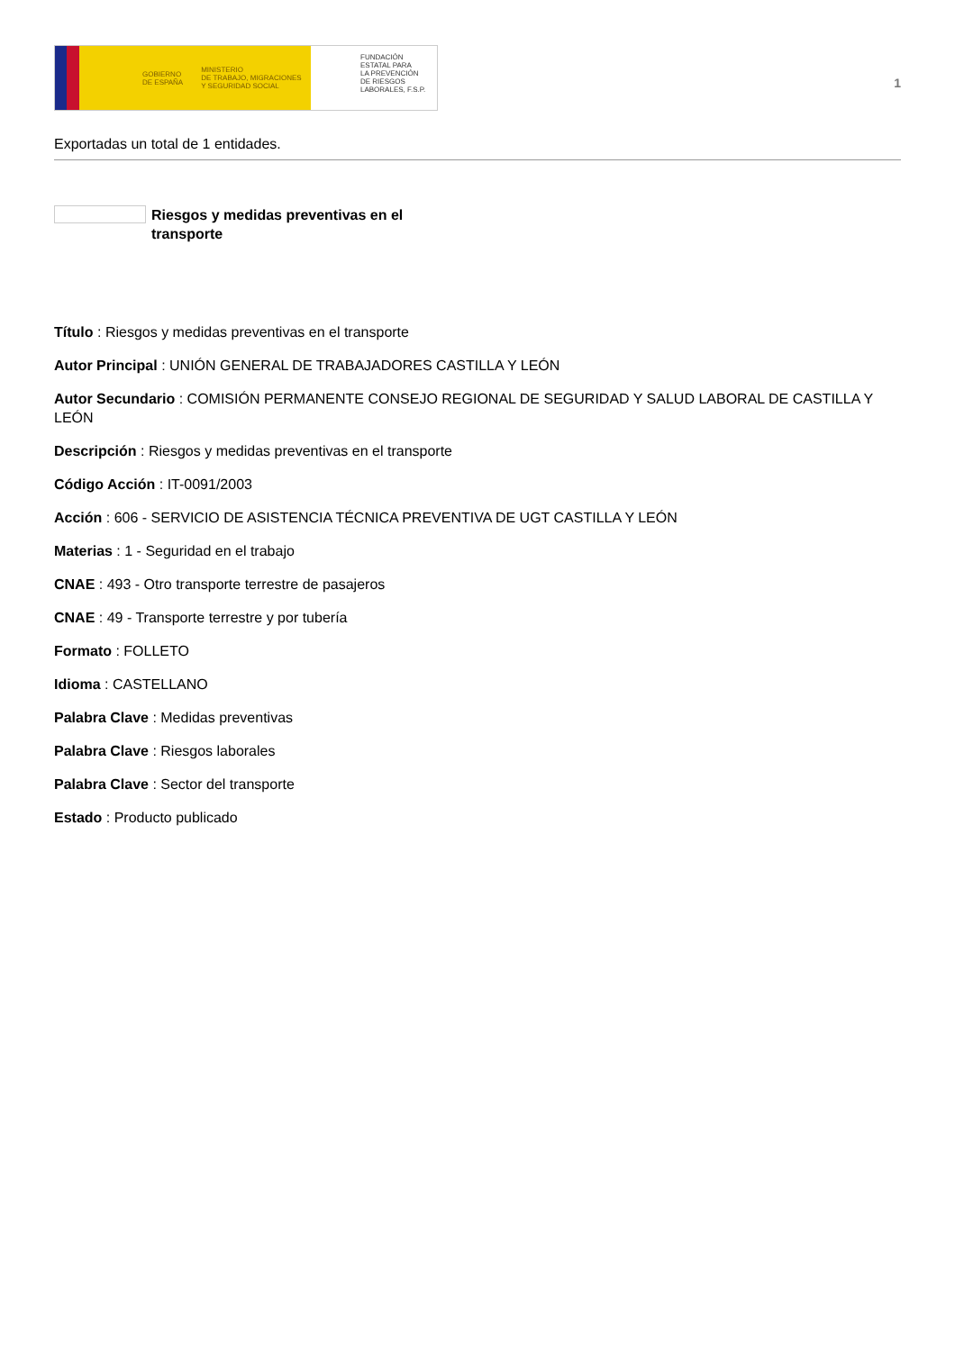GOBIERNO
DE ESPAÑA MINISTERIO
DE TRABAJO, MIGRACIONES
Y SEGURIDAD SOCIAL
FUNDACIÓN
ESTATAL PARA
LA PREVENCIÓN
DE RIESGOS
LABORALES, F.S.P.
1
Exportadas un total de 1 entidades.
Riesgos y medidas preventivas en el transporte
Título : Riesgos y medidas preventivas en el transporte
Autor Principal : UNIÓN GENERAL DE TRABAJADORES CASTILLA Y LEÓN
Autor Secundario : COMISIÓN PERMANENTE CONSEJO REGIONAL DE SEGURIDAD Y SALUD LABORAL DE CASTILLA Y LEÓN
Descripción : Riesgos y medidas preventivas en el transporte
Código Acción : IT-0091/2003
Acción : 606 - SERVICIO DE ASISTENCIA TÉCNICA PREVENTIVA DE UGT CASTILLA Y LEÓN
Materias : 1 - Seguridad en el trabajo
CNAE : 493 - Otro transporte terrestre de pasajeros
CNAE : 49 - Transporte terrestre y por tubería
Formato : FOLLETO
Idioma : CASTELLANO
Palabra Clave : Medidas preventivas
Palabra Clave : Riesgos laborales
Palabra Clave : Sector del transporte
Estado : Producto publicado